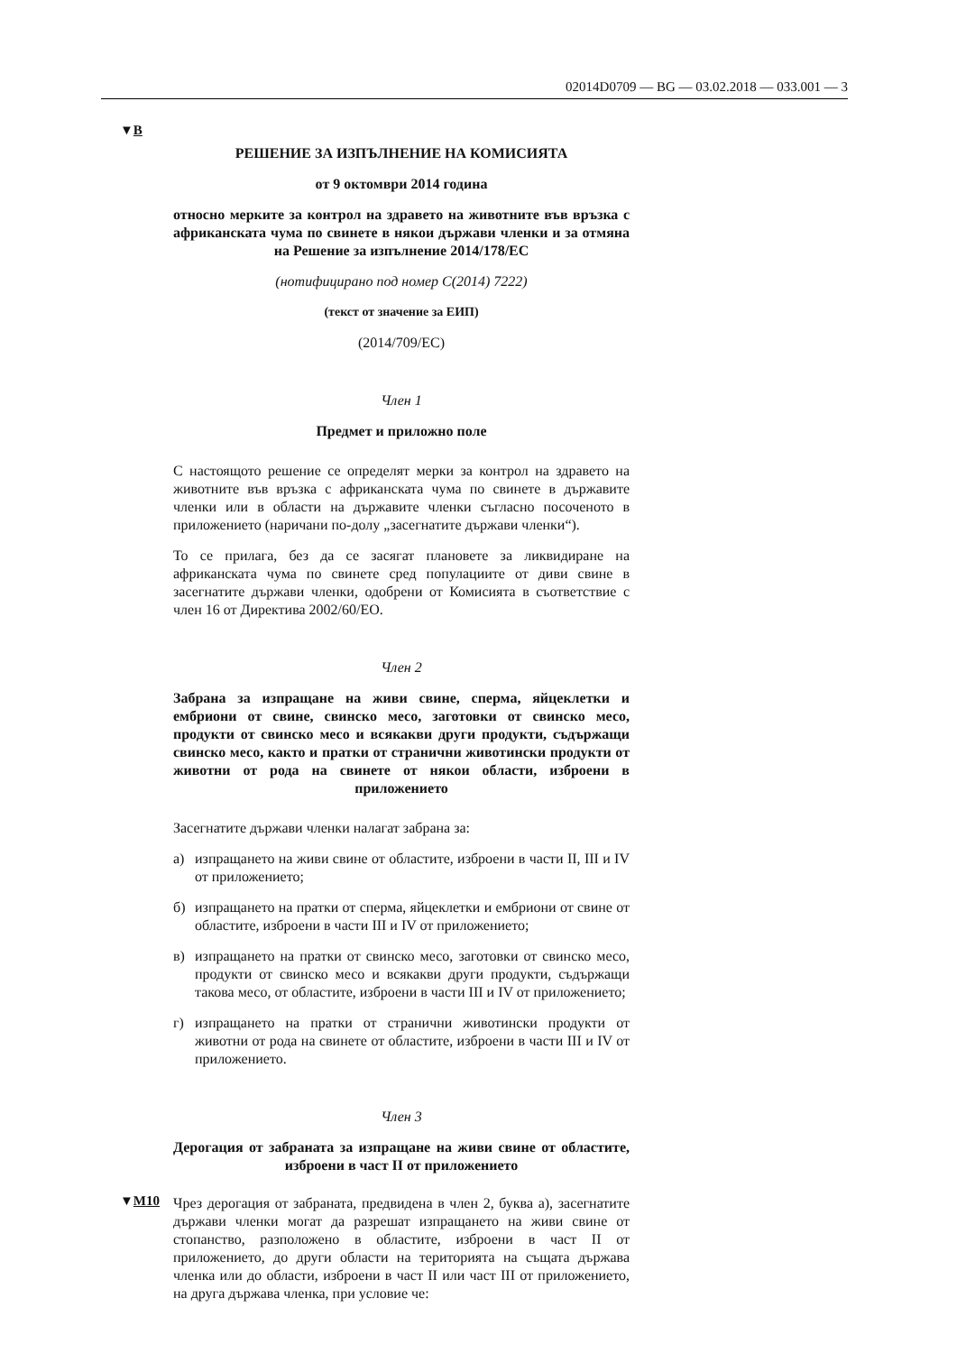02014D0709 — BG — 03.02.2018 — 033.001 — 3
▼B
▼M10
РЕШЕНИЕ ЗА ИЗПЪЛНЕНИЕ НА КОМИСИЯТА
от 9 октомври 2014 година
относно мерките за контрол на здравето на животните във връзка с африканската чума по свинете в някои държави членки и за отмяна на Решение за изпълнение 2014/178/ЕС
(нотифицирано под номер С(2014) 7222)
(текст от значение за ЕИП)
(2014/709/ЕС)
Член 1
Предмет и приложно поле
С настоящото решение се определят мерки за контрол на здравето на животните във връзка с африканската чума по свинете в държавите членки или в области на държавите членки съгласно посоченото в приложението (наричани по-долу „засегнатите държави членки“).
То се прилага, без да се засягат плановете за ликвидиране на африканската чума по свинете сред популациите от диви свине в засегнатите държави членки, одобрени от Комисията в съответствие с член 16 от Директива 2002/60/ЕО.
Член 2
Забрана за изпращане на живи свине, сперма, яйцеклетки и ембриони от свине, свинско месо, заготовки от свинско месо, продукти от свинско месо и всякакви други продукти, съдържащи свинско месо, както и пратки от странични животински продукти от животни от рода на свинете от някои области, изброени в приложението
Засегнатите държави членки налагат забрана за:
а) изпращането на живи свине от областите, изброени в части II, III и IV от приложението;
б) изпращането на пратки от сперма, яйцеклетки и ембриони от свине от областите, изброени в части III и IV от приложението;
в) изпращането на пратки от свинско месо, заготовки от свинско месо, продукти от свинско месо и всякакви други продукти, съдържащи такова месо, от областите, изброени в части III и IV от приложението;
г) изпращането на пратки от странични животински продукти от животни от рода на свинете от областите, изброени в части III и IV от приложението.
Член 3
Дерогация от забраната за изпращане на живи свине от областите, изброени в част II от приложението
Чрез дерогация от забраната, предвидена в член 2, буква а), засегнатите държави членки могат да разрешат изпращането на живи свине от стопанство, разположено в областите, изброени в част II от приложението, до други области на територията на същата държава членка или до области, изброени в част II или част III от приложението, на друга държава членка, при условие че: